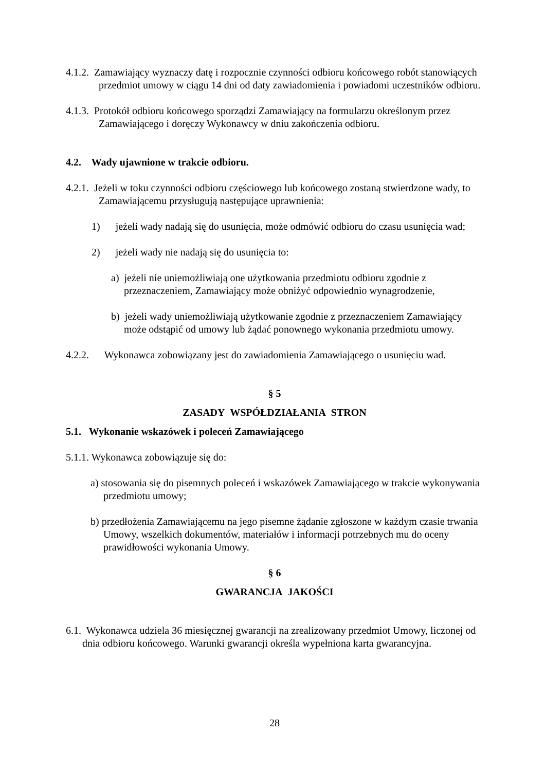4.1.2. Zamawiający wyznaczy datę i rozpocznie czynności odbioru końcowego robót stanowiących przedmiot umowy w ciągu 14 dni od daty zawiadomienia i powiadomi uczestników odbioru.
4.1.3. Protokół odbioru końcowego sporządzi Zamawiający na formularzu określonym przez Zamawiającego i doręczy Wykonawcy w dniu zakończenia odbioru.
4.2. Wady ujawnione w trakcie odbioru.
4.2.1. Jeżeli w toku czynności odbioru częściowego lub końcowego zostaną stwierdzone wady, to Zamawiającemu przysługują następujące uprawnienia:
1) jeżeli wady nadają się do usunięcia, może odmówić odbioru do czasu usunięcia wad;
2) jeżeli wady nie nadają się do usunięcia to:
a) jeżeli nie uniemożliwiają one użytkowania przedmiotu odbioru zgodnie z przeznaczeniem, Zamawiający może obniżyć odpowiednio wynagrodzenie,
b) jeżeli wady uniemożliwiają użytkowanie zgodnie z przeznaczeniem Zamawiający może odstąpić od umowy lub żądać ponownego wykonania przedmiotu umowy.
4.2.2. Wykonawca zobowiązany jest do zawiadomienia Zamawiającego o usunięciu wad.
§ 5
ZASADY WSPÓŁDZIAŁANIA STRON
5.1. Wykonanie wskazówek i poleceń Zamawiającego
5.1.1. Wykonawca zobowiązuje się do:
a) stosowania się do pisemnych poleceń i wskazówek Zamawiającego w trakcie wykonywania przedmiotu umowy;
b) przedłożenia Zamawiającemu na jego pisemne żądanie zgłoszone w każdym czasie trwania Umowy, wszelkich dokumentów, materiałów i informacji potrzebnych mu do oceny prawidłowości wykonania Umowy.
§ 6
GWARANCJA JAKOŚCI
6.1. Wykonawca udziela 36 miesięcznej gwarancji na zrealizowany przedmiot Umowy, liczonej od dnia odbioru końcowego. Warunki gwarancji określa wypełniona karta gwarancyjna.
28